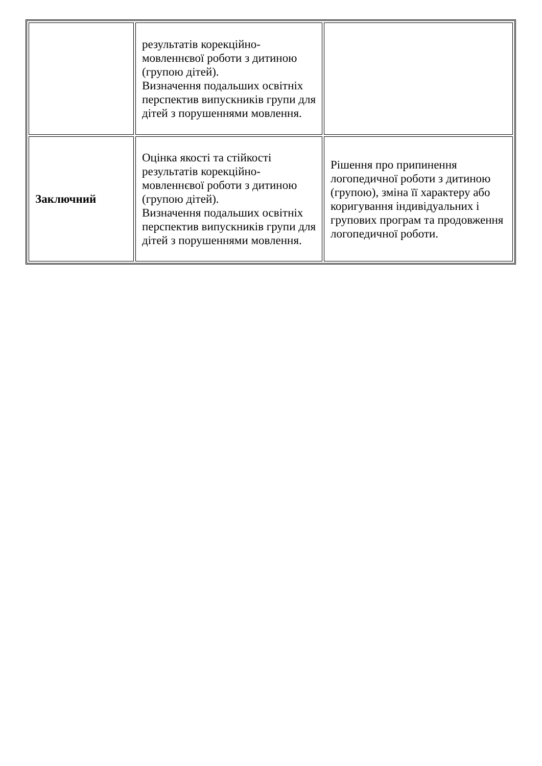| | результатів корекційно-мовленнєвої роботи з дитиною (групою дітей). Визначення подальших освітніх перспектив випускників групи для дітей з порушеннями мовлення. | |
| Заключний | Оцінка якості та стійкості результатів корекційно-мовленнєвої роботи з дитиною (групою дітей). Визначення подальших освітніх перспектив випускників групи для дітей з порушеннями мовлення. | Рішення про припинення логопедичної роботи з дитиною (групою), зміна її характеру або коригування індивідуальних і групових програм та продовження логопедичної роботи. |